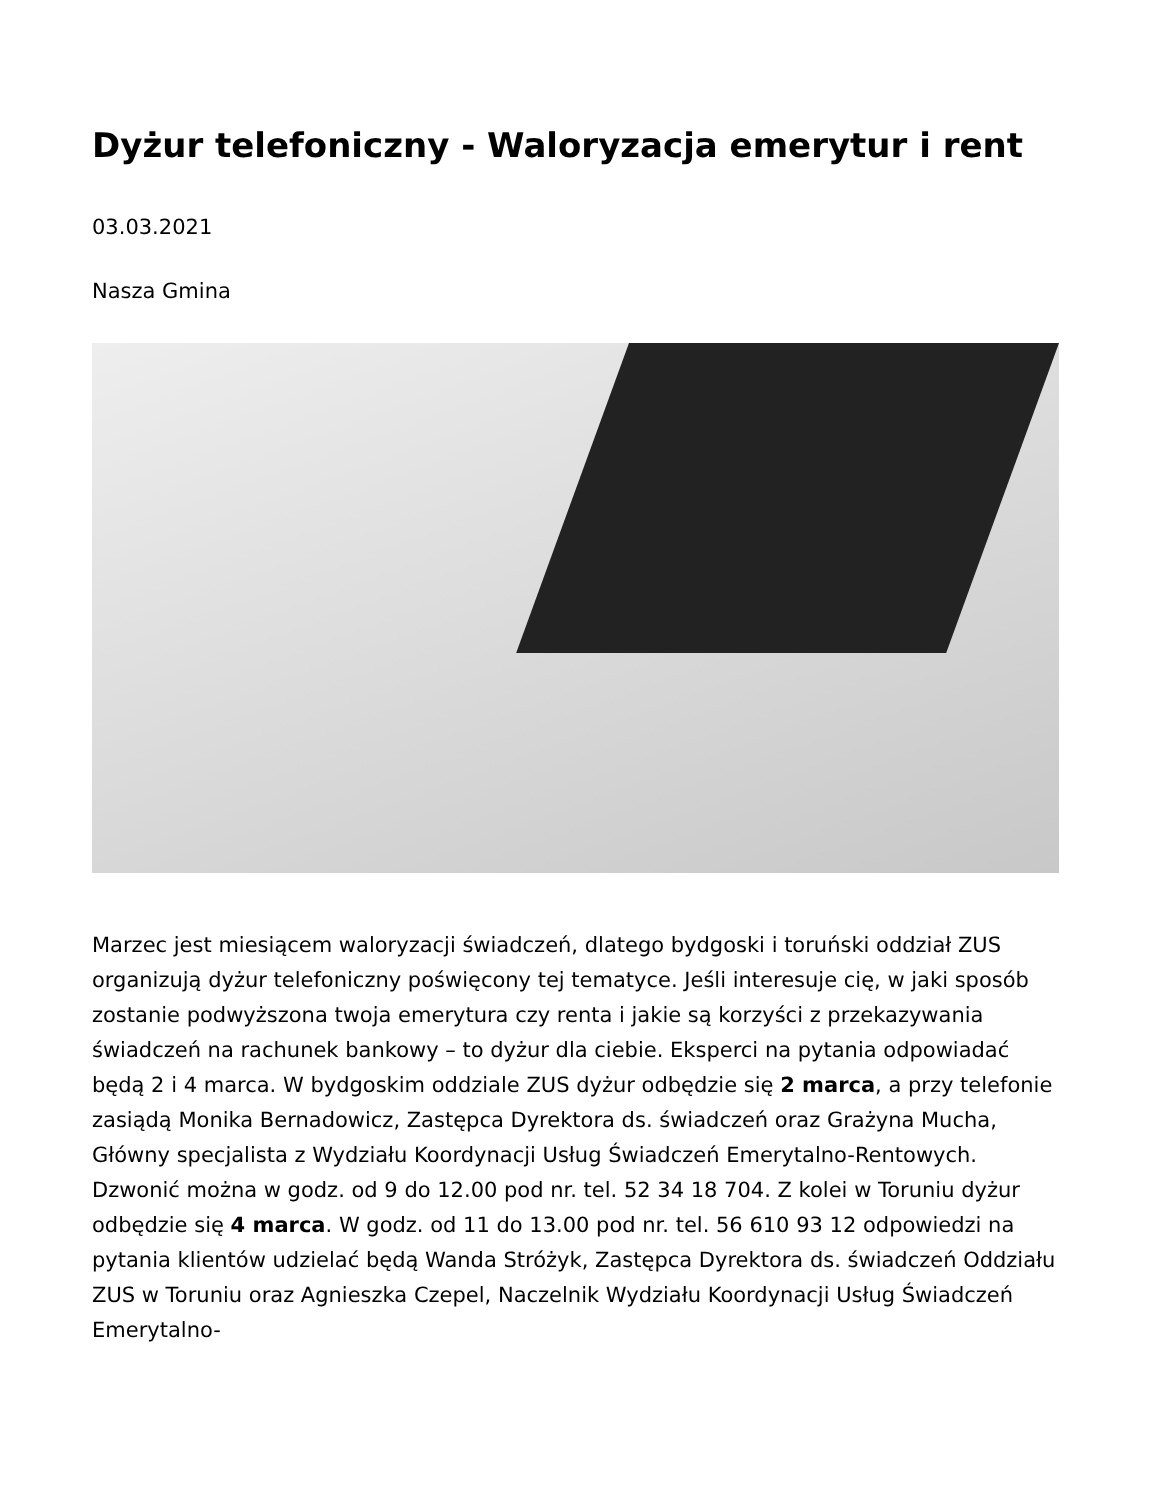Dyżur telefoniczny - Waloryzacja emerytur i rent
03.03.2021
Nasza Gmina
Marzec jest miesiącem waloryzacji świadczeń, dlatego bydgoski i toruński oddział ZUS organizują dyżur telefoniczny poświęcony tej tematyce. Jeśli interesuje cię, w jaki sposób zostanie podwyższona twoja emerytura czy renta i jakie są korzyści z przekazywania świadczeń na rachunek bankowy – to dyżur dla ciebie. Eksperci na pytania odpowiadać będą 2 i 4 marca. W bydgoskim oddziale ZUS dyżur odbędzie się 2 marca, a przy telefonie zasiądą Monika Bernadowicz, Zastępca Dyrektora ds. świadczeń oraz Grażyna Mucha, Główny specjalista z Wydziału Koordynacji Usług Świadczeń Emerytalno-Rentowych. Dzwonić można w godz. od 9 do 12.00 pod nr. tel. 52 34 18 704. Z kolei w Toruniu dyżur odbędzie się 4 marca. W godz. od 11 do 13.00 pod nr. tel. 56 610 93 12 odpowiedzi na pytania klientów udzielać będą Wanda Stróżyk, Zastępca Dyrektora ds. świadczeń Oddziału ZUS w Toruniu oraz Agnieszka Czepel, Naczelnik Wydziału Koordynacji Usług Świadczeń Emerytalno-